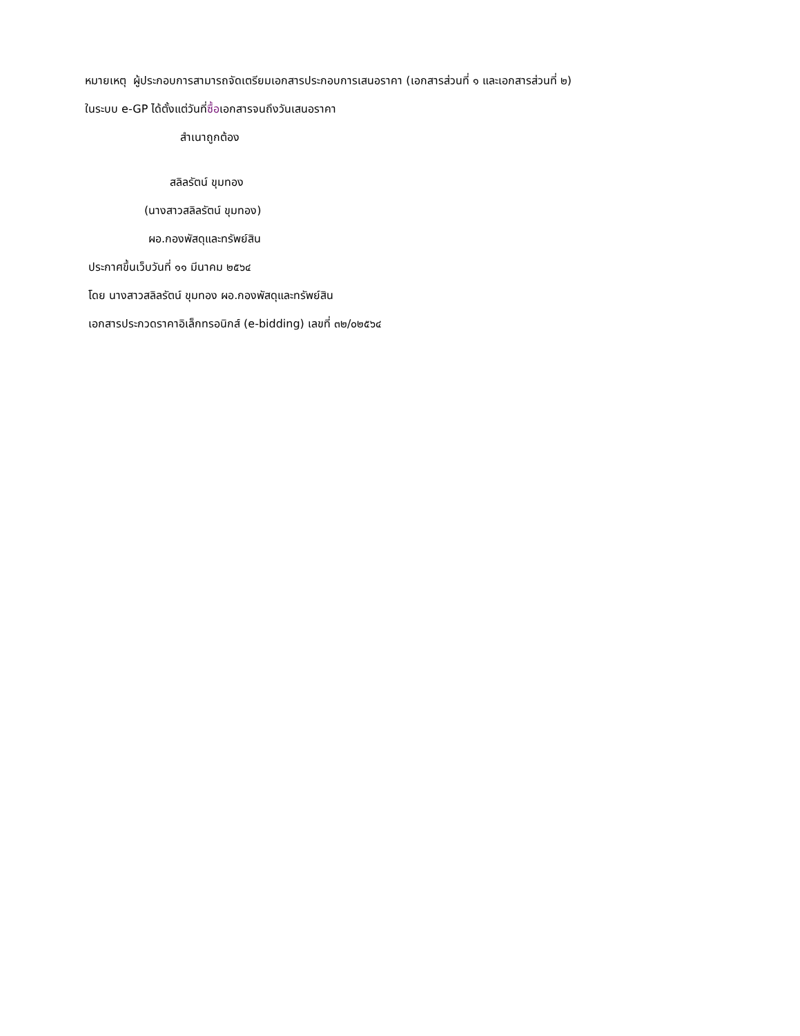หมายเหตุ ผู้ประกอบการสามารถจัดเตรียมเอกสารประกอบการเสนอราคา (เอกสารส่วนที่ ๑ และเอกสารส่วนที่ ๒)
ในระบบ e-GP ได้ตั้งแต่วันที่ซื้อเอกสารจนถึงวันเสนอราคา
สำเนาถูกต้อง
สลิลรัตน์ ขุมทอง
(นางสาวสลิลรัตน์ ขุมทอง)
ผอ.กองพัสดุและทรัพย์สิน
ประกาศขึ้นเว็บวันที่ ๑๑ มีนาคม ๒๕๖๔
โดย นางสาวสลิลรัตน์ ขุมทอง ผอ.กองพัสดุและทรัพย์สิน
เอกสารประกวดราคาอิเล็กทรอนิกส์ (e-bidding) เลขที่ ๓๒/๐๒๕๖๔